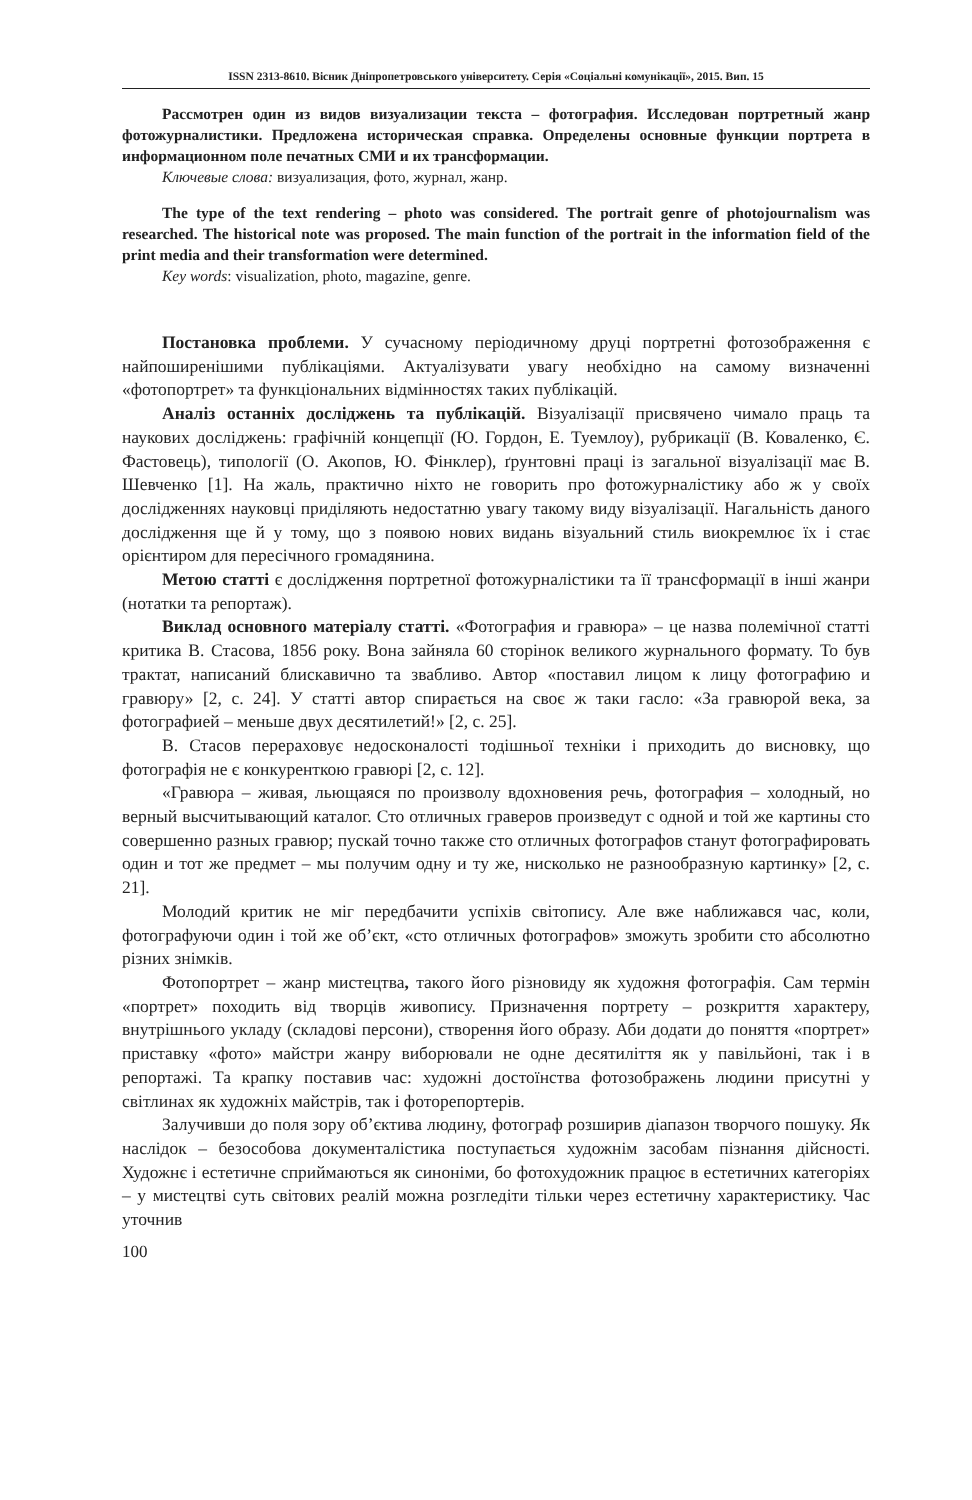ISSN 2313-8610. Вісник Дніпропетровського університету. Серія «Соціальні комунікації», 2015. Вип. 15
Рассмотрен один из видов визуализации текста – фотография. Исследован портретный жанр фотожурналистики. Предложена историческая справка. Определены основные функции портрета в информационном поле печатных СМИ и их трансформации.
Ключевые слова: визуализация, фото, журнал, жанр.
The type of the text rendering – photo was considered. The portrait genre of photojournalism was researched. The historical note was proposed. The main function of the portrait in the information field of the print media and their transformation were determined.
Key words: visualization, photo, magazine, genre.
Постановка проблеми. У сучасному періодичному друці портретні фотозображення є найпоширенішими публікаціями. Актуалізувати увагу необхідно на самому визначенні «фотопортрет» та функціональних відмінностях таких публікацій.
Аналіз останніх досліджень та публікацій. Візуалізації присвячено чимало праць та наукових досліджень: графічній концепції (Ю. Гордон, Е. Туемлоу), рубрикації (В. Коваленко, Є. Фастовець), типології (О. Акопов, Ю. Фінклер), ґрунтовні праці із загальної візуалізації має В. Шевченко [1]. На жаль, практично ніхто не говорить про фотожурналістику або ж у своїх дослідженнях науковці приділяють недостатню увагу такому виду візуалізації. Нагальність даного дослідження ще й у тому, що з появою нових видань візуальний стиль виокремлює їх і стає орієнтиром для пересічного громадянина.
Метою статті є дослідження портретної фотожурналістики та її трансформації в інші жанри (нотатки та репортаж).
Виклад основного матеріалу статті. «Фотография и гравюра» – це назва полемічної статті критика В. Стасова, 1856 року. Вона зайняла 60 сторінок великого журнального формату. То був трактат, написаний блискавично та звабливо. Автор «поставил лицом к лицу фотографию и гравюру» [2, с. 24]. У статті автор спирається на своє ж таки гасло: «За гравюрой века, за фотографией – меньше двух десятилетий!» [2, с. 25].
В. Стасов перераховує недосконалості тодішньої техніки і приходить до висновку, що фотографія не є конкуренткою гравюрі [2, с. 12].
«Гравюра – живая, льющаяся по произволу вдохновения речь, фотография – холодный, но верный высчитывающий каталог. Сто отличных граверов произведут с одной и той же картины сто совершенно разных гравюр; пускай точно также сто отличных фотографов станут фотографировать один и тот же предмет – мы получим одну и ту же, нисколько не разнообразную картинку» [2, с. 21].
Молодий критик не міг передбачити успіхів світопису. Але вже наближався час, коли, фотографуючи один і той же об’єкт, «сто отличных фотографов» зможуть зробити сто абсолютно різних знімків.
Фотопортрет – жанр мистецтва, такого його різновиду як художня фотографія. Сам термін «портрет» походить від творців живопису. Призначення портрету – розкриття характеру, внутрішнього укладу (складові персони), створення його образу. Аби додати до поняття «портрет» приставку «фото» майстри жанру виборювали не одне десятиліття як у павільйоні, так і в репортажі. Та крапку поставив час: художні достоїнства фотозображень людини присутні у світлинах як художніх майстрів, так і фоторепортерів.
Залучивши до поля зору об’єктива людину, фотограф розширив діапазон творчого пошуку. Як наслідок – безособова документалістика поступається художнім засобам пізнання дійсності. Художнє і естетичне сприймаються як синоніми, бо фотохудожник працює в естетичних категоріях – у мистецтві суть світових реалій можна розгледіти тільки через естетичну характеристику. Час уточнив
100